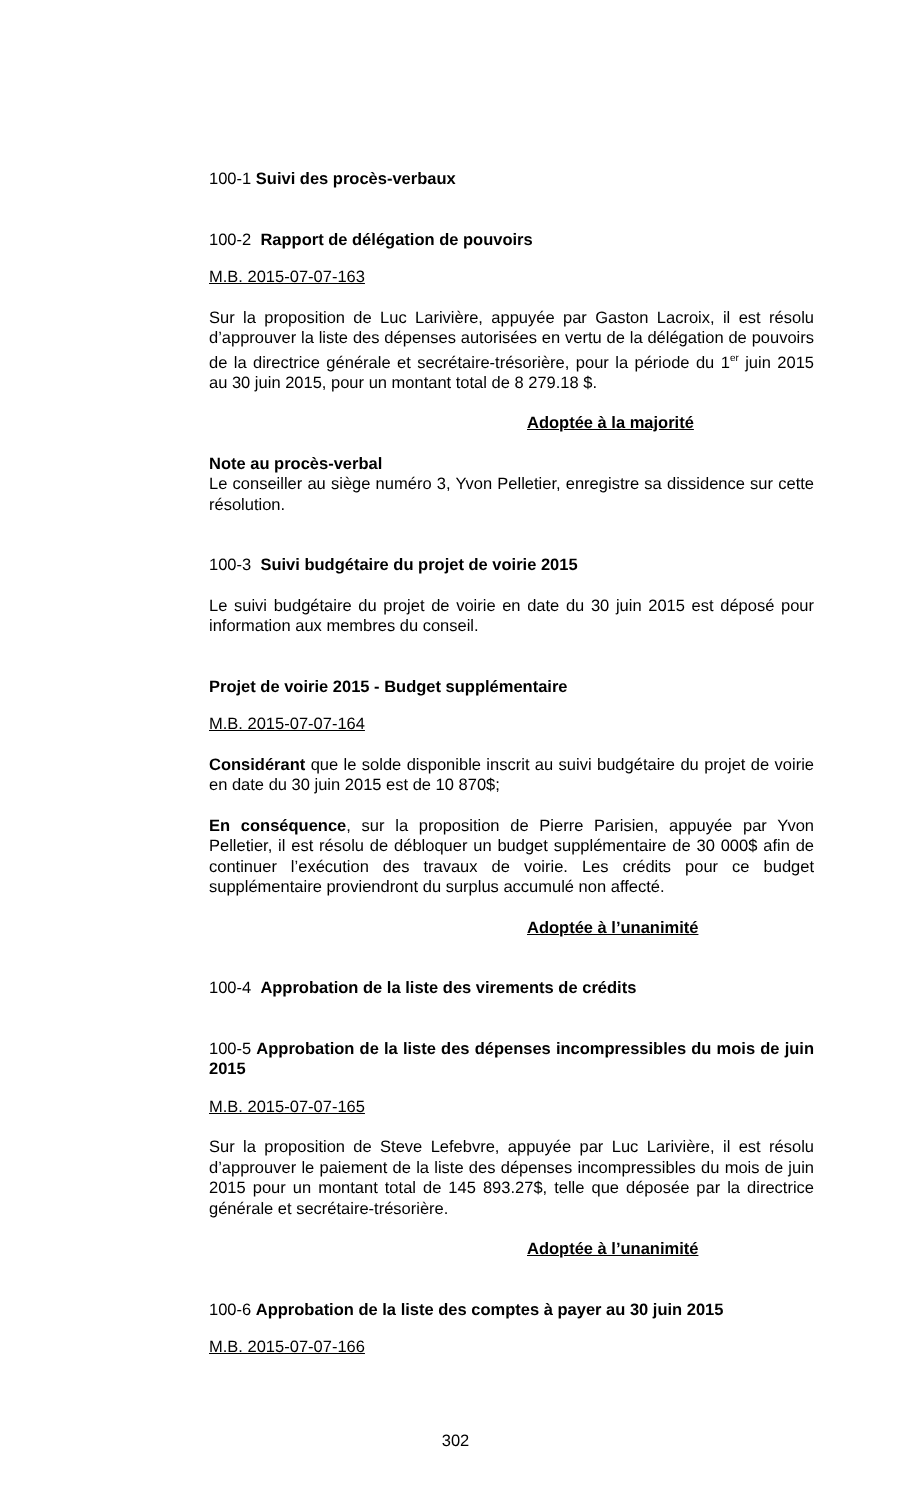100-1 Suivi des procès-verbaux
100-2 Rapport de délégation de pouvoirs
M.B. 2015-07-07-163
Sur la proposition de Luc Larivière, appuyée par Gaston Lacroix, il est résolu d’approuver la liste des dépenses autorisées en vertu de la délégation de pouvoirs de la directrice générale et secrétaire-trésorière, pour la période du 1<sup>er</sup> juin 2015 au 30 juin 2015, pour un montant total de 8 279.18 $.
Adoptée à la majorité
Note au procès-verbal
Le conseiller au siège numéro 3, Yvon Pelletier, enregistre sa dissidence sur cette résolution.
100-3 Suivi budgétaire du projet de voirie 2015
Le suivi budgétaire du projet de voirie en date du 30 juin 2015 est déposé pour information aux membres du conseil.
Projet de voirie 2015 - Budget supplémentaire
M.B. 2015-07-07-164
Considérant que le solde disponible inscrit au suivi budgétaire du projet de voirie en date du 30 juin 2015 est de 10 870$;
En conséquence, sur la proposition de Pierre Parisien, appuyée par Yvon Pelletier, il est résolu de débloquer un budget supplémentaire de 30 000$ afin de continuer l’exécution des travaux de voirie. Les crédits pour ce budget supplémentaire proviendront du surplus accumulé non affecté.
Adoptée à l’unanimité
100-4 Approbation de la liste des virements de crédits
100-5 Approbation de la liste des dépenses incompressibles du mois de juin 2015
M.B. 2015-07-07-165
Sur la proposition de Steve Lefebvre, appuyée par Luc Larivière, il est résolu d’approuver le paiement de la liste des dépenses incompressibles du mois de juin 2015 pour un montant total de 145 893.27$, telle que déposée par la directrice générale et secrétaire-trésorière.
Adoptée à l’unanimité
100-6 Approbation de la liste des comptes à payer au 30 juin 2015
M.B. 2015-07-07-166
302